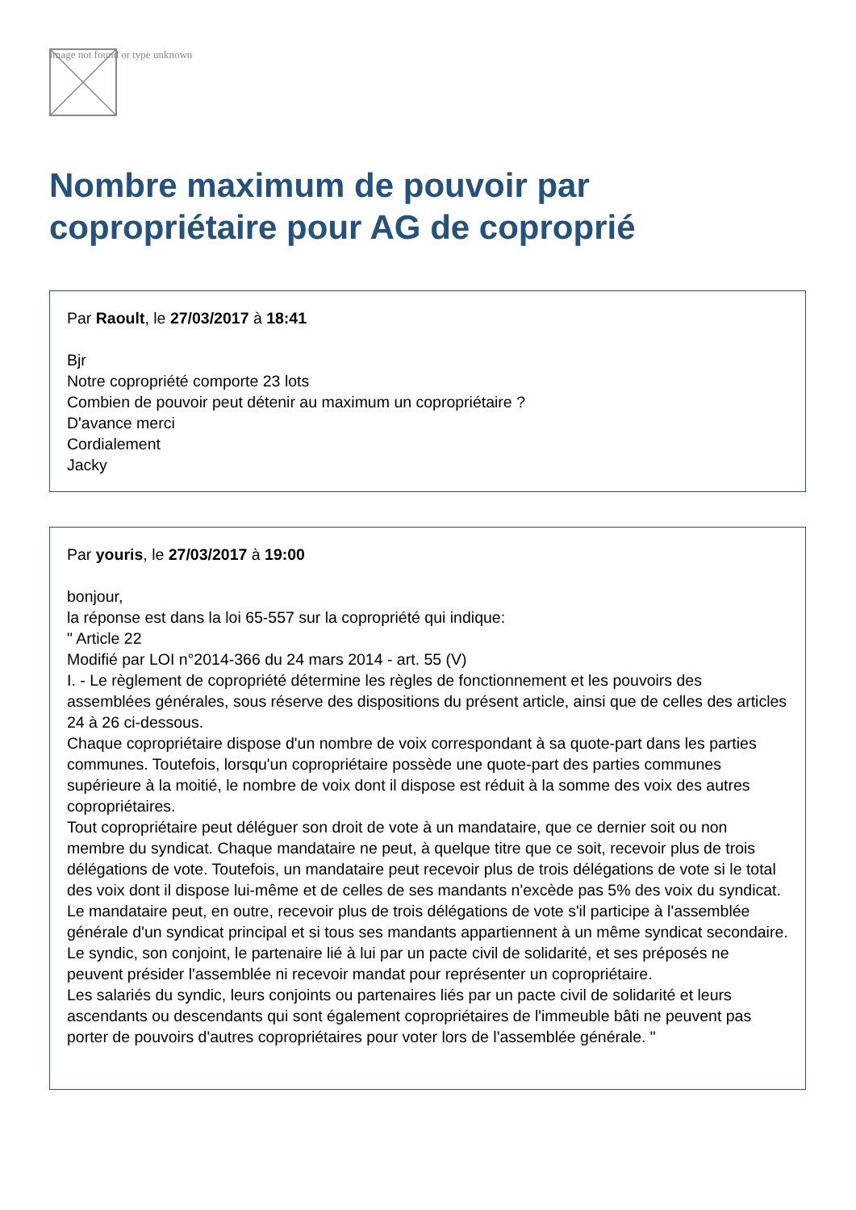Image not found or type unknown
Nombre maximum de pouvoir par copropriétaire pour AG de coproprié
Par Raoult, le 27/03/2017 à 18:41
Bjr
Notre copropriété comporte 23 lots
Combien de pouvoir peut détenir au maximum un copropriétaire ?
D'avance merci
Cordialement
Jacky
Par youris, le 27/03/2017 à 19:00
bonjour,
la réponse est dans la loi 65-557 sur la copropriété qui indique:
" Article 22
Modifié par LOI n°2014-366 du 24 mars 2014 - art. 55 (V)
I. - Le règlement de copropriété détermine les règles de fonctionnement et les pouvoirs des assemblées générales, sous réserve des dispositions du présent article, ainsi que de celles des articles 24 à 26 ci-dessous.
Chaque copropriétaire dispose d'un nombre de voix correspondant à sa quote-part dans les parties communes. Toutefois, lorsqu'un copropriétaire possède une quote-part des parties communes supérieure à la moitié, le nombre de voix dont il dispose est réduit à la somme des voix des autres copropriétaires.
Tout copropriétaire peut déléguer son droit de vote à un mandataire, que ce dernier soit ou non membre du syndicat. Chaque mandataire ne peut, à quelque titre que ce soit, recevoir plus de trois délégations de vote. Toutefois, un mandataire peut recevoir plus de trois délégations de vote si le total des voix dont il dispose lui-même et de celles de ses mandants n'excède pas 5% des voix du syndicat. Le mandataire peut, en outre, recevoir plus de trois délégations de vote s'il participe à l'assemblée générale d'un syndicat principal et si tous ses mandants appartiennent à un même syndicat secondaire.
Le syndic, son conjoint, le partenaire lié à lui par un pacte civil de solidarité, et ses préposés ne peuvent présider l'assemblée ni recevoir mandat pour représenter un copropriétaire.
Les salariés du syndic, leurs conjoints ou partenaires liés par un pacte civil de solidarité et leurs ascendants ou descendants qui sont également copropriétaires de l'immeuble bâti ne peuvent pas porter de pouvoirs d'autres copropriétaires pour voter lors de l'assemblée générale. "